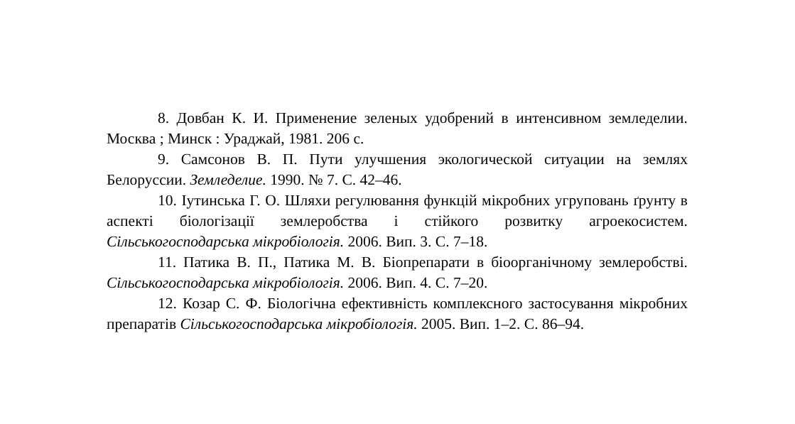8. Довбан К. И. Применение зеленых удобрений в интенсивном земледелии. Москва ; Минск : Ураджай, 1981. 206 с.
9. Самсонов В. П. Пути улучшения экологической ситуации на землях Белоруссии. Земледелие. 1990. № 7. С. 42–46.
10. Іутинська Г. О. Шляхи регулювання функцій мікробних угруповань ґрунту в аспекті біологізації землеробства і стійкого розвитку агроекосистем. Сільськогосподарська мікробіологія. 2006. Вип. 3. С. 7–18.
11. Патика В. П., Патика М. В. Біопрепарати в біоорганічному землеробстві. Сільськогосподарська мікробіологія. 2006. Вип. 4. С. 7–20.
12. Козар С. Ф. Біологічна ефективність комплексного застосування мікробних препаратів Сільськогосподарська мікробіологія. 2005. Вип. 1–2. С. 86–94.